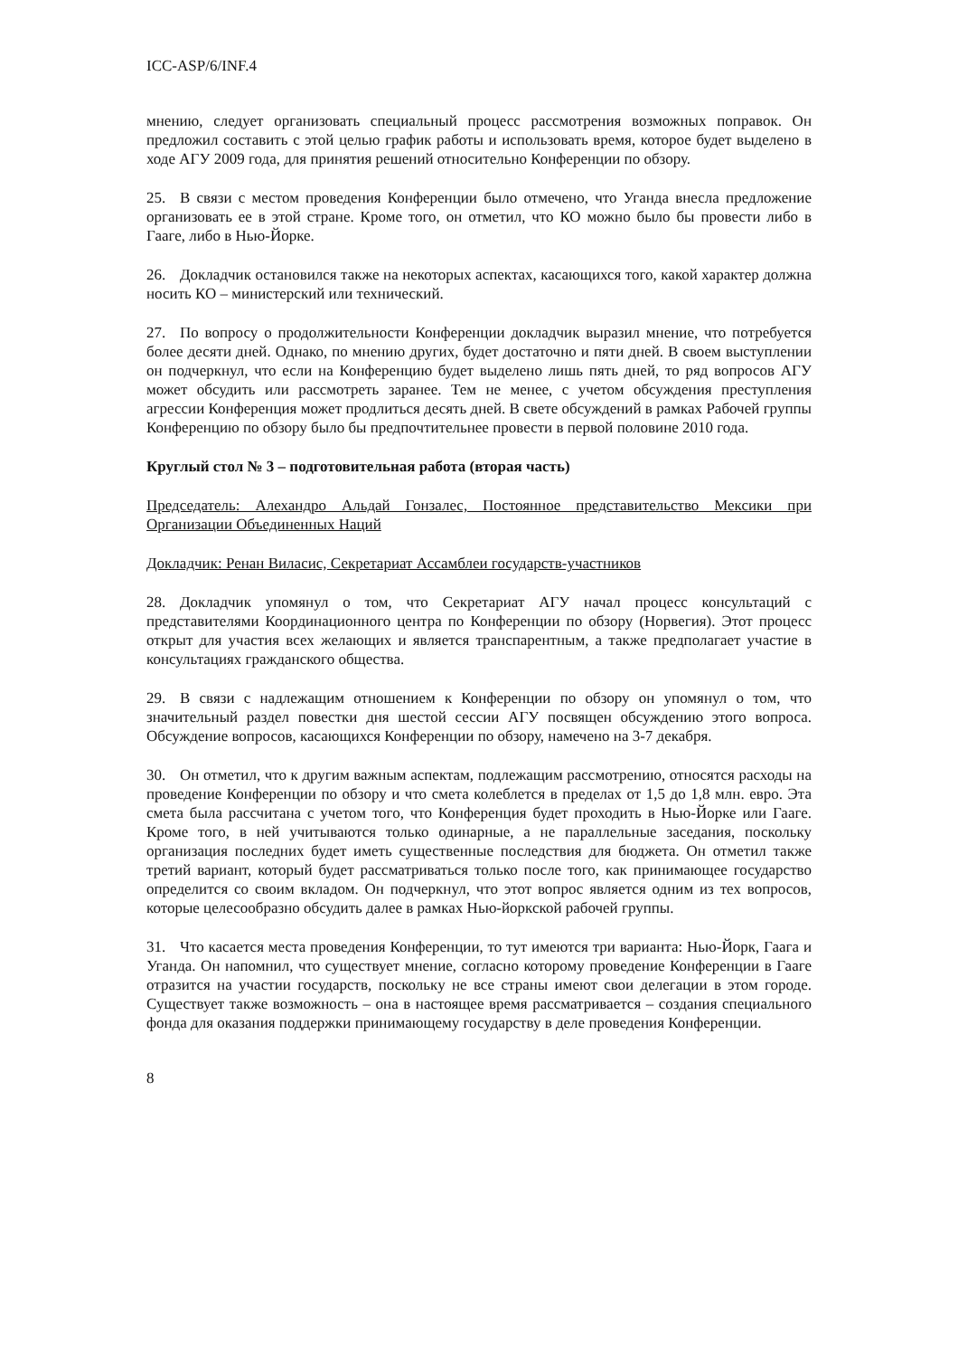ICC-ASP/6/INF.4
мнению, следует организовать специальный процесс рассмотрения возможных поправок. Он предложил составить с этой целью график работы и использовать время, которое будет выделено в ходе АГУ 2009 года, для принятия решений относительно Конференции по обзору.
25. В связи с местом проведения Конференции было отмечено, что Уганда внесла предложение организовать ее в этой стране. Кроме того, он отметил, что КО можно было бы провести либо в Гааге, либо в Нью-Йорке.
26. Докладчик остановился также на некоторых аспектах, касающихся того, какой характер должна носить КО – министерский или технический.
27. По вопросу о продолжительности Конференции докладчик выразил мнение, что потребуется более десяти дней. Однако, по мнению других, будет достаточно и пяти дней. В своем выступлении он подчеркнул, что если на Конференцию будет выделено лишь пять дней, то ряд вопросов АГУ может обсудить или рассмотреть заранее. Тем не менее, с учетом обсуждения преступления агрессии Конференция может продлиться десять дней. В свете обсуждений в рамках Рабочей группы Конференцию по обзору было бы предпочтительнее провести в первой половине 2010 года.
Круглый стол № 3 – подготовительная работа (вторая часть)
Председатель: Алехандро Альдай Гонзалес, Постоянное представительство Мексики при Организации Объединенных Наций
Докладчик: Ренан Виласис, Секретариат Ассамблеи государств-участников
28. Докладчик упомянул о том, что Секретариат АГУ начал процесс консультаций с представителями Координационного центра по Конференции по обзору (Норвегия). Этот процесс открыт для участия всех желающих и является транспарентным, а также предполагает участие в консультациях гражданского общества.
29. В связи с надлежащим отношением к Конференции по обзору он упомянул о том, что значительный раздел повестки дня шестой сессии АГУ посвящен обсуждению этого вопроса. Обсуждение вопросов, касающихся Конференции по обзору, намечено на 3-7 декабря.
30. Он отметил, что к другим важным аспектам, подлежащим рассмотрению, относятся расходы на проведение Конференции по обзору и что смета колеблется в пределах от 1,5 до 1,8 млн. евро. Эта смета была рассчитана с учетом того, что Конференция будет проходить в Нью-Йорке или Гааге. Кроме того, в ней учитываются только одинарные, а не параллельные заседания, поскольку организация последних будет иметь существенные последствия для бюджета. Он отметил также третий вариант, который будет рассматриваться только после того, как принимающее государство определится со своим вкладом. Он подчеркнул, что этот вопрос является одним из тех вопросов, которые целесообразно обсудить далее в рамках Нью-йоркской рабочей группы.
31. Что касается места проведения Конференции, то тут имеются три варианта: Нью-Йорк, Гаага и Уганда. Он напомнил, что существует мнение, согласно которому проведение Конференции в Гааге отразится на участии государств, поскольку не все страны имеют свои делегации в этом городе. Существует также возможность – она в настоящее время рассматривается – создания специального фонда для оказания поддержки принимающему государству в деле проведения Конференции.
8